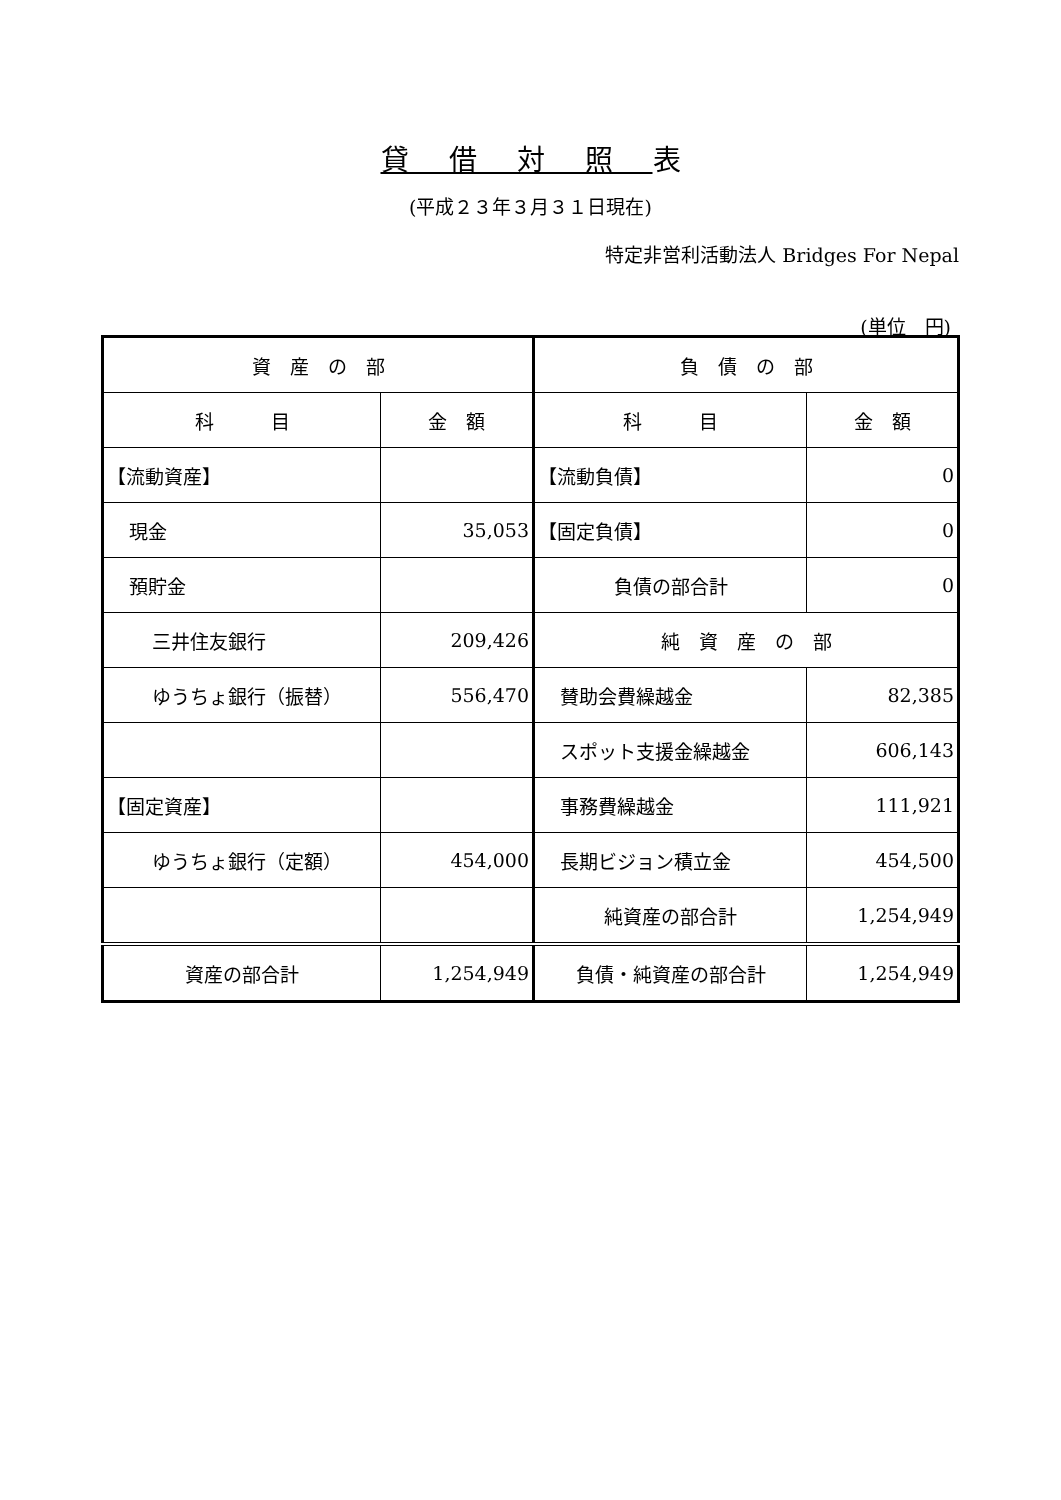貸借対照表
(平成２３年３月３１日現在)
特定非営利活動法人 Bridges For Nepal
(単位　円)
| 資 産 の 部 | | 負 債 の 部 | |
| 科 目 | 金 額 | 科 目 | 金 額 |
| 【流動資産】 | | 【流動負債】 | 0 |
| 現金 | 35,053 | 【固定負債】 | 0 |
| 預貯金 | | 負債の部合計 | 0 |
| 三井住友銀行 | 209,426 | 純 資 産 の 部 | |
| ゆうちょ銀行（振替） | 556,470 | 賛助会費繰越金 | 82,385 |
| | | スポット支援金繰越金 | 606,143 |
| 【固定資産】 | | 事務費繰越金 | 111,921 |
| ゆうちょ銀行（定額） | 454,000 | 長期ビジョン積立金 | 454,500 |
| | | 純資産の部合計 | 1,254,949 |
| 資産の部合計 | 1,254,949 | 負債・純資産の部合計 | 1,254,949 |